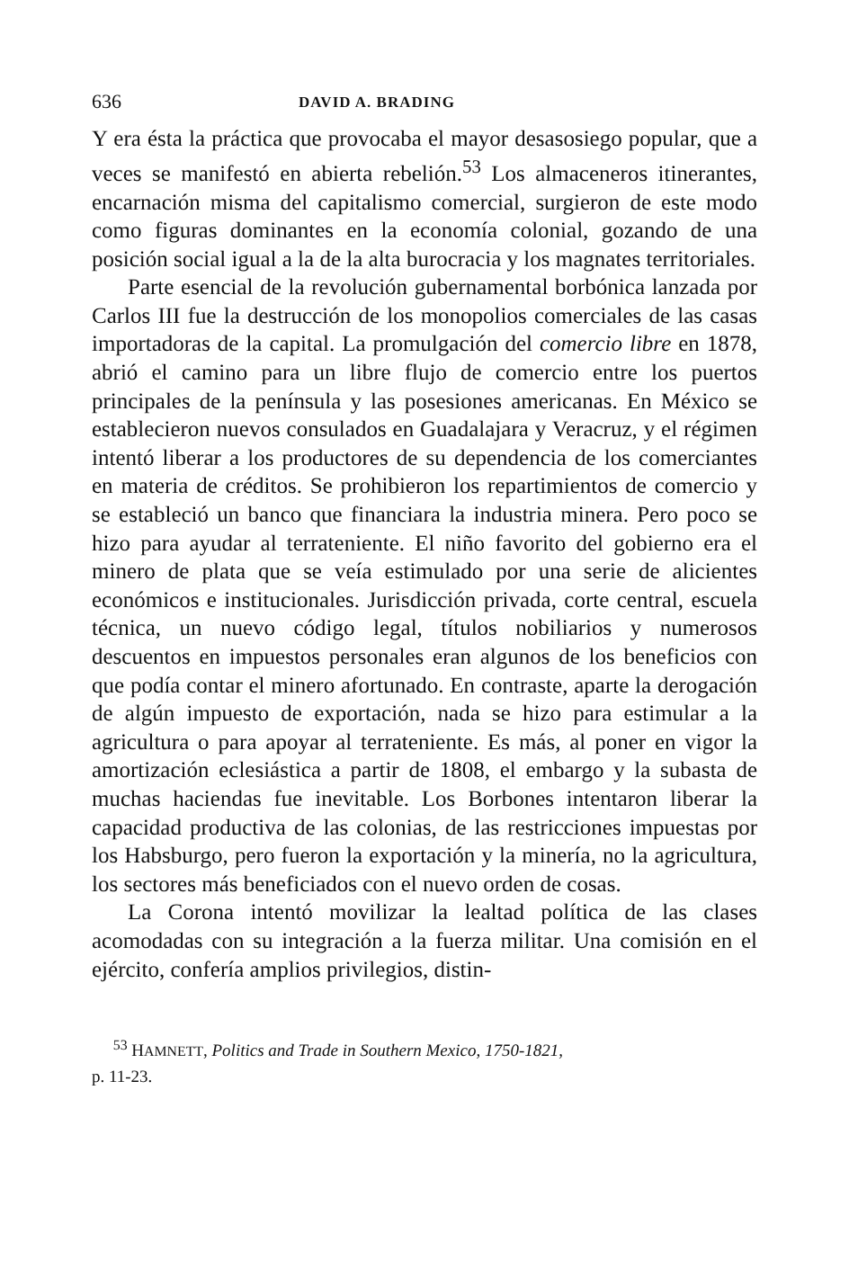636 DAVID A. BRADING
Y era ésta la práctica que provocaba el mayor desasosiego popular, que a veces se manifestó en abierta rebelión.<sup>53</sup> Los almaceneros itinerantes, encarnación misma del capitalismo comercial, surgieron de este modo como figuras dominantes en la economía colonial, gozando de una posición social igual a la de la alta burocracia y los magnates territoriales.
Parte esencial de la revolución gubernamental borbónica lanzada por Carlos III fue la destrucción de los monopolios comerciales de las casas importadoras de la capital. La promulgación del comercio libre en 1878, abrió el camino para un libre flujo de comercio entre los puertos principales de la península y las posesiones americanas. En México se establecieron nuevos consulados en Guadalajara y Veracruz, y el régimen intentó liberar a los productores de su dependencia de los comerciantes en materia de créditos. Se prohibieron los repartimientos de comercio y se estableció un banco que financiara la industria minera. Pero poco se hizo para ayudar al terrateniente. El niño favorito del gobierno era el minero de plata que se veía estimulado por una serie de alicientes económicos e institucionales. Jurisdicción privada, corte central, escuela técnica, un nuevo código legal, títulos nobiliarios y numerosos descuentos en impuestos personales eran algunos de los beneficios con que podía contar el minero afortunado. En contraste, aparte la derogación de algún impuesto de exportación, nada se hizo para estimular a la agricultura o para apoyar al terrateniente. Es más, al poner en vigor la amortización eclesiástica a partir de 1808, el embargo y la subasta de muchas haciendas fue inevitable. Los Borbones intentaron liberar la capacidad productiva de las colonias, de las restricciones impuestas por los Habsburgo, pero fueron la exportación y la minería, no la agricultura, los sectores más beneficiados con el nuevo orden de cosas.
La Corona intentó movilizar la lealtad política de las clases acomodadas con su integración a la fuerza militar. Una comisión en el ejército, confería amplios privilegios, distin-
<sup>53</sup> HAMNETT, Politics and Trade in Southern Mexico, 1750-1821,
p. 11-23.